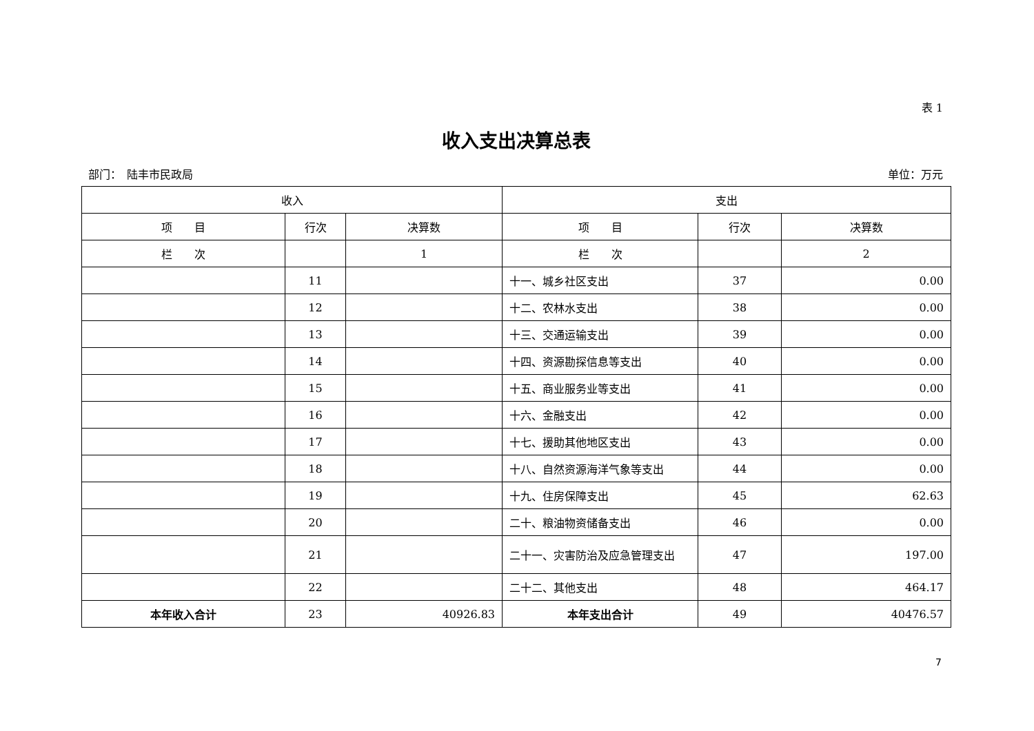表 1
收入支出决算总表
部门：　陆丰市民政局 单位：万元
| 收入 | | | 支出 | | |
| --- | --- | --- | --- | --- | --- |
| 项 目 | 行次 | 决算数 | 项 目 | 行次 | 决算数 |
| 栏 次 | | 1 | 栏 次 | | 2 |
| | 11 | | 十一、城乡社区支出 | 37 | 0.00 |
| | 12 | | 十二、农林水支出 | 38 | 0.00 |
| | 13 | | 十三、交通运输支出 | 39 | 0.00 |
| | 14 | | 十四、资源勘探信息等支出 | 40 | 0.00 |
| | 15 | | 十五、商业服务业等支出 | 41 | 0.00 |
| | 16 | | 十六、金融支出 | 42 | 0.00 |
| | 17 | | 十七、援助其他地区支出 | 43 | 0.00 |
| | 18 | | 十八、自然资源海洋气象等支出 | 44 | 0.00 |
| | 19 | | 十九、住房保障支出 | 45 | 62.63 |
| | 20 | | 二十、粮油物资储备支出 | 46 | 0.00 |
| | 21 | | 二十一、灾害防治及应急管理支出 | 47 | 197.00 |
| | 22 | | 二十二、其他支出 | 48 | 464.17 |
| 本年收入合计 | 23 | 40926.83 | 本年支出合计 | 49 | 40476.57 |
7